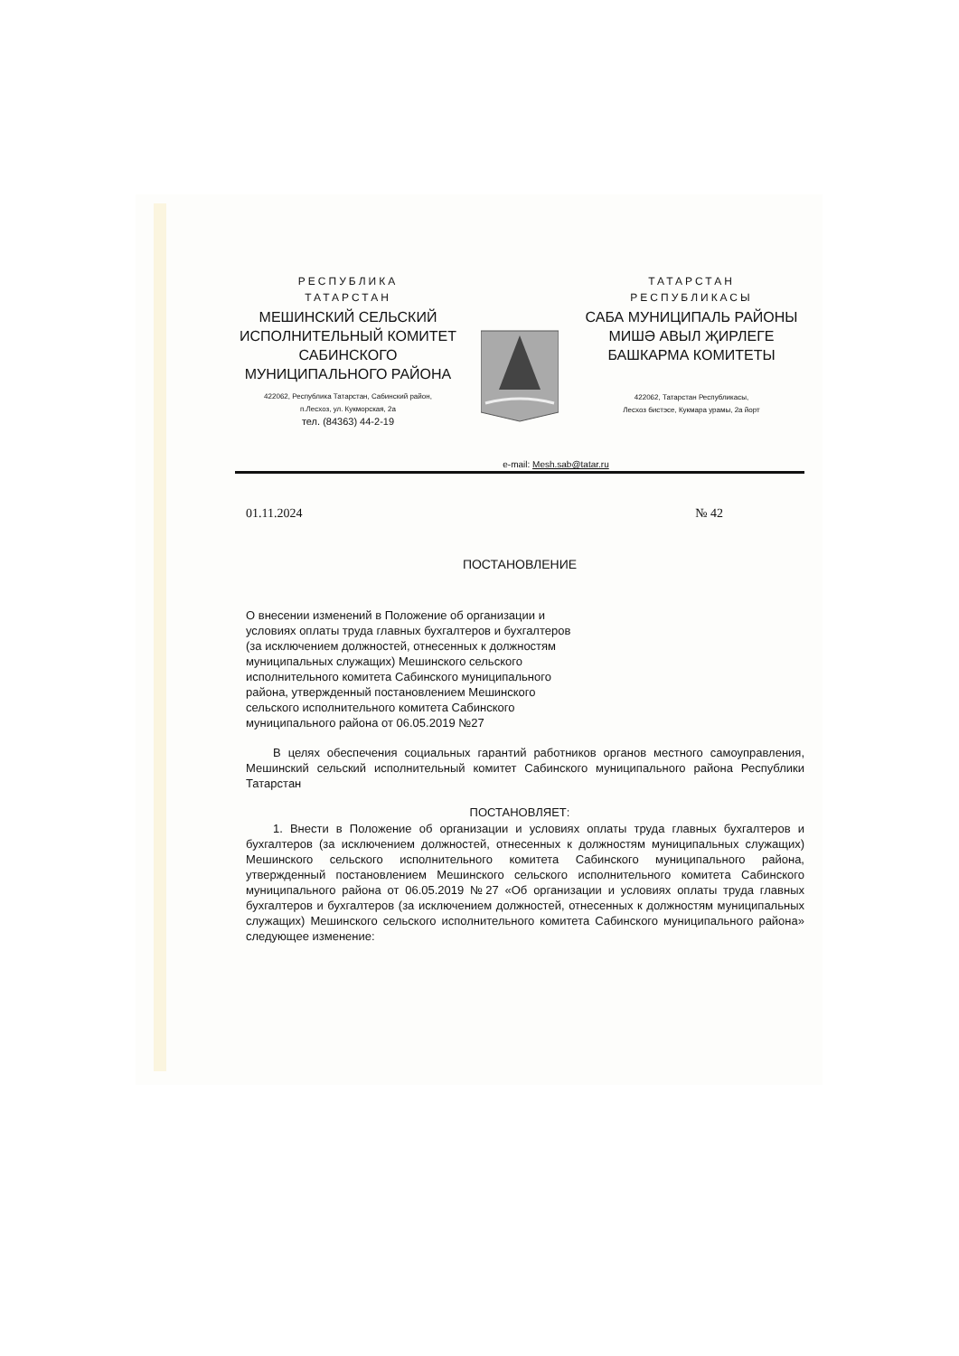РЕСПУБЛИКА
ТАТАРСТАН
МЕШИНСКИЙ СЕЛЬСКИЙ ИСПОЛНИТЕЛЬНЫЙ КОМИТЕТ САБИНСКОГО МУНИЦИПАЛЬНОГО РАЙОНА
422062, Республика Татарстан, Сабинский район,
п.Лесхоз, ул. Кукморская, 2а
тел. (84363) 44-2-19
ТАТАРСТАН
РЕСПУБЛИКАСЫ
САБА МУНИЦИПАЛЬ РАЙОНЫ
МИШӘ АВЫЛ ҖИРЛЕГЕ БАШКАРМА КОМИТЕТЫ
422062, Татарстан Республикасы,
Лесхоз бистэсе, Кукмара урамы, 2а йорт
e-mail: Mesh.sab@tatar.ru
01.11.2024 № 42
ПОСТАНОВЛЕНИЕ
О внесении изменений в Положение об организации и условиях оплаты труда главных бухгалтеров и бухгалтеров (за исключением должностей, отнесенных к должностям муниципальных служащих) Мешинского сельского исполнительного комитета Сабинского муниципального района, утвержденный постановлением Мешинского сельского исполнительного комитета Сабинского муниципального района от 06.05.2019 №27
В целях обеспечения социальных гарантий работников органов местного самоуправления, Мешинский сельский исполнительный комитет Сабинского муниципального района Республики Татарстан
ПОСТАНОВЛЯЕТ:
1. Внести в Положение об организации и условиях оплаты труда главных бухгалтеров и бухгалтеров (за исключением должностей, отнесенных к должностям муниципальных служащих) Мешинского сельского исполнительного комитета Сабинского муниципального района, утвержденный постановлением Мешинского сельского исполнительного комитета Сабинского муниципального района от 06.05.2019 №27 «Об организации и условиях оплаты труда главных бухгалтеров и бухгалтеров (за исключением должностей, отнесенных к должностям муниципальных служащих) Мешинского сельского исполнительного комитета Сабинского муниципального района» следующее изменение: